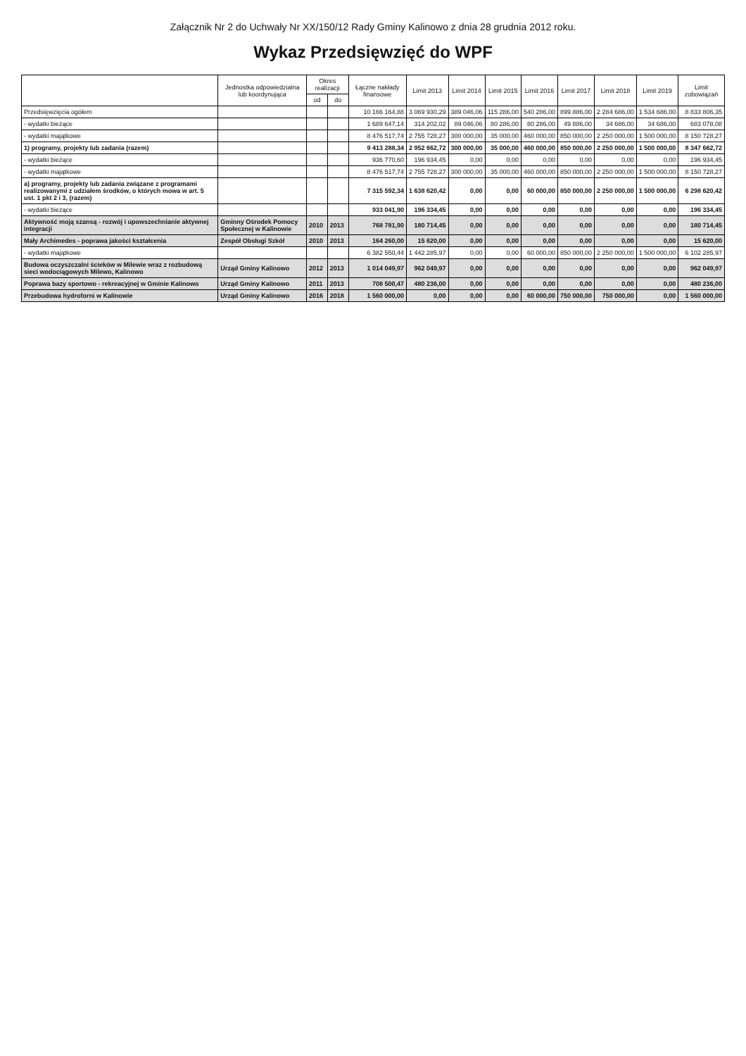Załącznik Nr 2 do Uchwały Nr XX/150/12 Rady Gminy Kalinowo z dnia 28 grudnia 2012 roku.
Wykaz Przedsięwzięć do WPF
| | Jednostka odpowiedzialna lub koordynująca | Okres realizacji | | Łączne nakłady finansowe | Limit 2013 | Limit 2014 | Limit 2015 | Limit 2016 | Limit 2017 | Limit 2018 | Limit 2019 | Limit zobowiązań |
| --- | --- | --- | --- | --- | --- | --- | --- | --- | --- | --- | --- | --- |
| | | od | do | | | | | | | | | |
| Przedsięwzięcia ogółem | | | | 10 166 164,88 | 3 069 930,29 | 389 046,06 | 115 286,00 | 540 286,00 | 899 886,00 | 2 284 686,00 | 1 534 686,00 | 8 833 806,35 |
| - wydatki bieżące | | | | 1 689 647,14 | 314 202,02 | 89 046,06 | 80 286,00 | 80 286,00 | 49 886,00 | 34 686,00 | 34 686,00 | 683 078,08 |
| - wydatki majątkowe | | | | 8 476 517,74 | 2 755 728,27 | 300 000,00 | 35 000,00 | 460 000,00 | 850 000,00 | 2 250 000,00 | 1 500 000,00 | 8 150 728,27 |
| 1) programy, projekty lub zadania (razem) | | | | 9 413 288,34 | 2 952 662,72 | 300 000,00 | 35 000,00 | 460 000,00 | 850 000,00 | 2 250 000,00 | 1 500 000,00 | 8 347 662,72 |
| - wydatki bieżące | | | | 936 770,60 | 196 934,45 | 0,00 | 0,00 | 0,00 | 0,00 | 0,00 | 0,00 | 196 934,45 |
| - wydatki majątkowe | | | | 8 476 517,74 | 2 755 728,27 | 300 000,00 | 35 000,00 | 460 000,00 | 850 000,00 | 2 250 000,00 | 1 500 000,00 | 8 150 728,27 |
| a) programy, projekty lub zadania związane z programami realizowanymi z udziałem środków, o których mowa w art. 5 ust. 1 pkt 2 i 3, (razem) | | | | 7 315 592,34 | 1 638 620,42 | 0,00 | 0,00 | 60 000,00 | 850 000,00 | 2 250 000,00 | 1 500 000,00 | 6 298 620,42 |
| - wydatki bieżące | | | | 933 041,90 | 196 334,45 | 0,00 | 0,00 | 0,00 | 0,00 | 0,00 | 0,00 | 196 334,45 |
| Aktywność moją szansą - rozwój i upowszechnianie aktywnej integracji | Gminny Ośrodek Pomocy Społecznej w Kalinowie | 2010 | 2013 | 768 781,90 | 180 714,45 | 0,00 | 0,00 | 0,00 | 0,00 | 0,00 | 0,00 | 180 714,45 |
| Mały Archimedes - poprawa jakości kształcenia | Zespół Obsługi Szkół | 2010 | 2013 | 164 260,00 | 15 620,00 | 0,00 | 0,00 | 0,00 | 0,00 | 0,00 | 0,00 | 15 620,00 |
| - wydatki majątkowe | | | | 6 382 550,44 | 1 442 285,97 | 0,00 | 0,00 | 60 000,00 | 850 000,00 | 2 250 000,00 | 1 500 000,00 | 6 102 285,97 |
| Budowa oczyszczalni ścieków w Milewie wraz z rozbudową sieci wodociągowych Milewo, Kalinowo | Urząd Gminy Kalinowo | 2012 | 2013 | 1 014 049,97 | 962 049,97 | 0,00 | 0,00 | 0,00 | 0,00 | 0,00 | 0,00 | 962 049,97 |
| Poprawa bazy sportowo - rekreacyjnej w Gminie Kalinowo | Urząd Gminy Kalinowo | 2011 | 2013 | 708 500,47 | 480 236,00 | 0,00 | 0,00 | 0,00 | 0,00 | 0,00 | 0,00 | 480 236,00 |
| Przebudowa hydroforni w Kalinowie | Urząd Gminy Kalinowo | 2016 | 2018 | 1 560 000,00 | 0,00 | 0,00 | 0,00 | 60 000,00 | 750 000,00 | 750 000,00 | 0,00 | 1 560 000,00 |